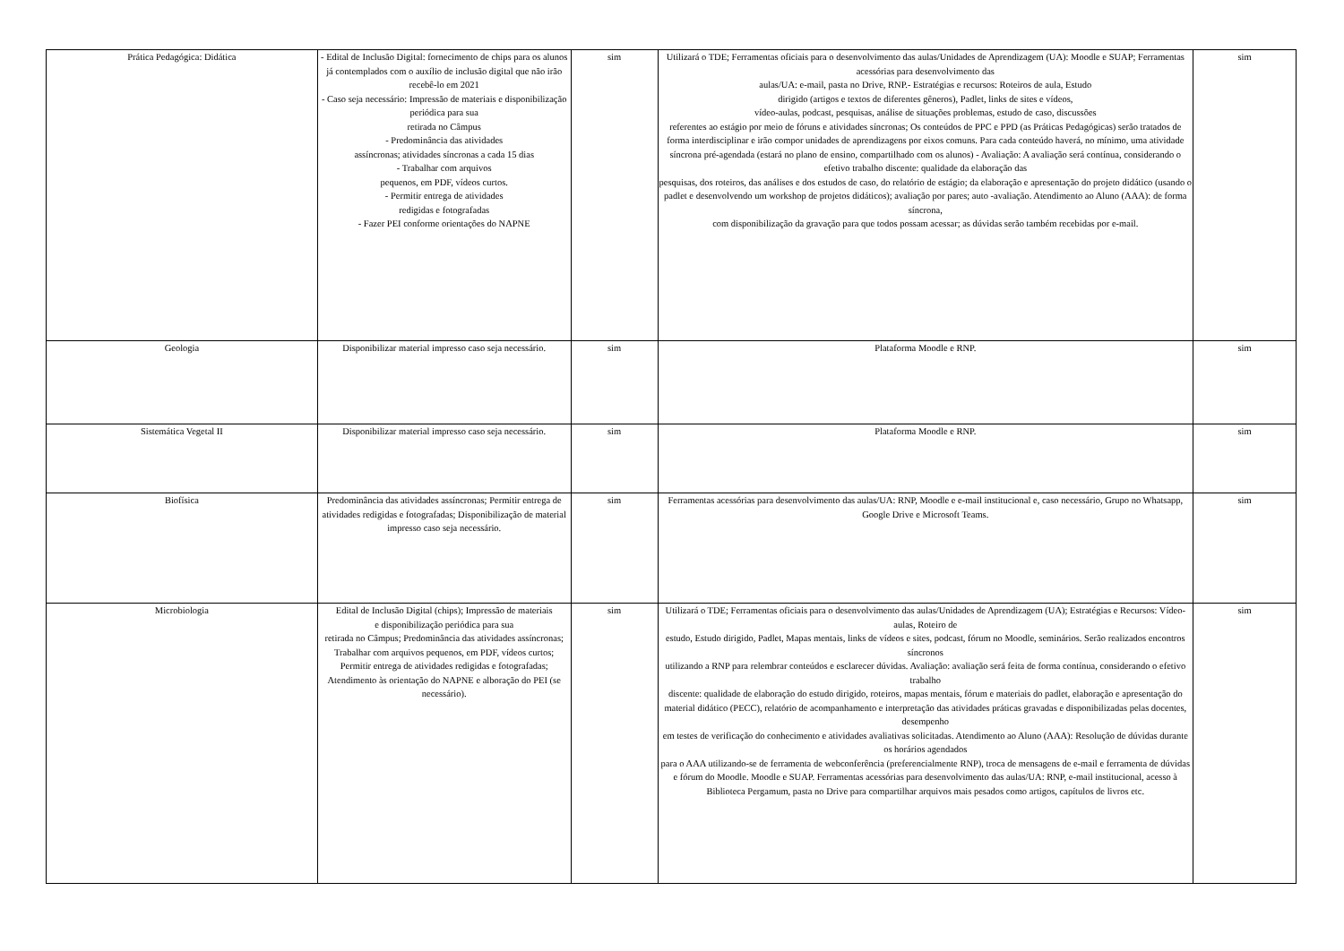| Prática Pedagógica: Didática | - Edital de Inclusão Digital: fornecimento de chips para os alunos já contemplados com o auxílio de inclusão digital que não irão recebê-lo em 2021 - Caso seja necessário: Impressão de materiais e disponibilização periódica para sua retirada no Câmpus - Predominância das atividades assíncronas; atividades síncronas a cada 15 dias - Trabalhar com arquivos pequenos, em PDF, vídeos curtos. - Permitir entrega de atividades redigidas e fotografadas - Fazer PEI conforme orientações do NAPNE | sim | Utilizará o TDE; Ferramentas oficiais para o desenvolvimento das aulas/Unidades de Aprendizagem (UA): Moodle e SUAP; Ferramentas acessórias para desenvolvimento das aulas/UA: e-mail, pasta no Drive, RNP.- Estratégias e recursos: Roteiros de aula, Estudo dirigido (artigos e textos de diferentes gêneros), Padlet, links de sites e vídeos, vídeo-aulas, podcast, pesquisas, análise de situações problemas, estudo de caso, discussões referentes ao estágio por meio de fóruns e atividades síncronas; Os conteúdos de PPC e PPD (as Práticas Pedagógicas) serão tratados de forma interdisciplinar e irão compor unidades de aprendizagens por eixos comuns. Para cada conteúdo haverá, no mínimo, uma atividade síncrona pré-agendada (estará no plano de ensino, compartilhado com os alunos) - Avaliação: A avaliação será contínua, considerando o efetivo trabalho discente: qualidade da elaboração das pesquisas, dos roteiros, das análises e dos estudos de caso, do relatório de estágio; da elaboração e apresentação do projeto didático (usando o padlet e desenvolvendo um workshop de projetos didáticos); avaliação por pares; auto -avaliação. Atendimento ao Aluno (AAA): de forma síncrona, com disponibilização da gravação para que todos possam acessar; as dúvidas serão também recebidas por e-mail. | sim |
| Geologia | Disponibilizar material impresso caso seja necessário. | sim | Plataforma Moodle e RNP. | sim |
| Sistemática Vegetal II | Disponibilizar material impresso caso seja necessário. | sim | Plataforma Moodle e RNP. | sim |
| Biofísica | Predominância das atividades assíncronas; Permitir entrega de atividades redigidas e fotografadas; Disponibilização de material impresso caso seja necessário. | sim | Ferramentas acessórias para desenvolvimento das aulas/UA: RNP, Moodle e e-mail institucional e, caso necessário, Grupo no Whatsapp, Google Drive e Microsoft Teams. | sim |
| Microbiologia | Edital de Inclusão Digital (chips); Impressão de materiais e disponibilização periódica para sua retirada no Câmpus; Predominância das atividades assíncronas; Trabalhar com arquivos pequenos, em PDF, vídeos curtos; Permitir entrega de atividades redigidas e fotografadas; Atendimento às orientação do NAPNE e alboração do PEI (se necessário). | sim | Utilizará o TDE; Ferramentas oficiais para o desenvolvimento das aulas/Unidades de Aprendizagem (UA); Estratégias e Recursos: Vídeo-aulas, Roteiro de estudo, Estudo dirigido, Padlet, Mapas mentais, links de vídeos e sites, podcast, fórum no Moodle, seminários. Serão realizados encontros síncronos utilizando a RNP para relembrar conteúdos e esclarecer dúvidas. Avaliação: avaliação será feita de forma contínua, considerando o efetivo trabalho discente: qualidade de elaboração do estudo dirigido, roteiros, mapas mentais, fórum e materiais do padlet, elaboração e apresentação do material didático (PECC), relatório de acompanhamento e interpretação das atividades práticas gravadas e disponibilizadas pelas docentes, desempenho em testes de verificação do conhecimento e atividades avaliativas solicitadas. Atendimento ao Aluno (AAA): Resolução de dúvidas durante os horários agendados para o AAA utilizando-se de ferramenta de webconferência (preferencialmente RNP), troca de mensagens de e-mail e ferramenta de dúvidas e fórum do Moodle. Moodle e SUAP. Ferramentas acessórias para desenvolvimento das aulas/UA: RNP, e-mail institucional, acesso à Biblioteca Pergamum, pasta no Drive para compartilhar arquivos mais pesados como artigos, capítulos de livros etc. | sim |